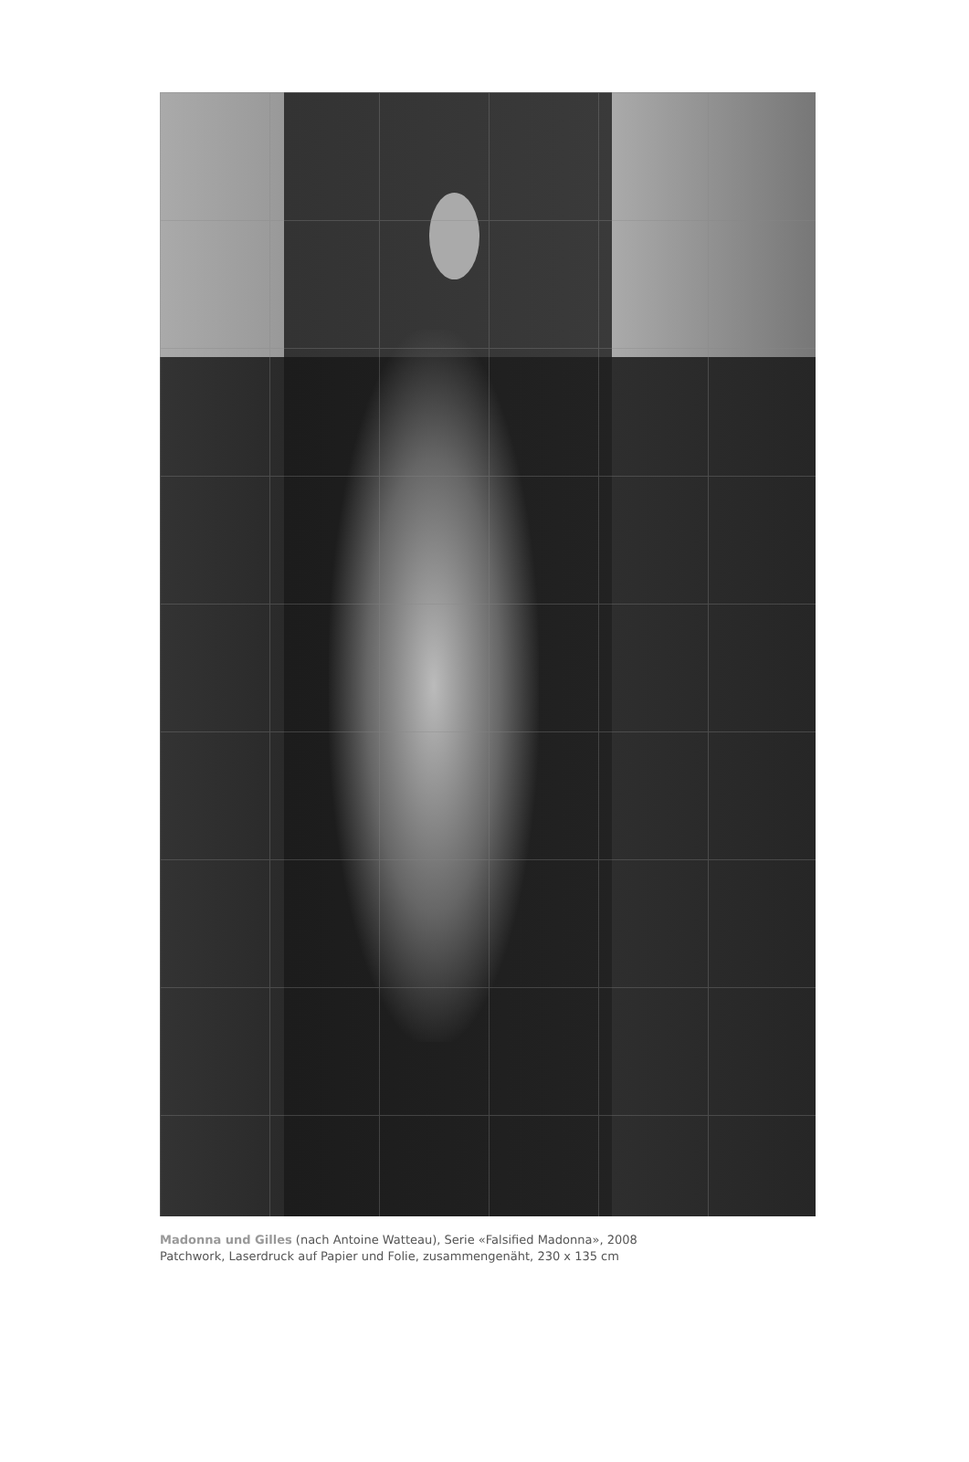Madonna und Gilles (nach Antoine Watteau), Serie «Falsified Madonna», 2008
Patchwork, Laserdruck auf Papier und Folie, zusammengenäht, 230 x 135 cm